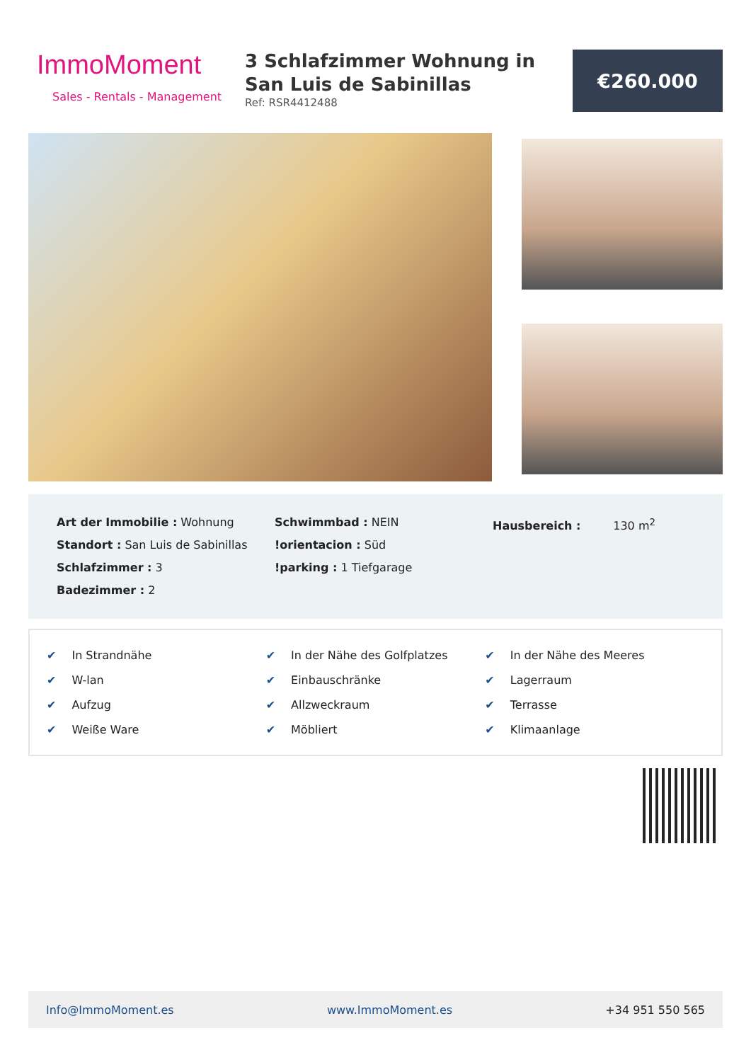ImmoMoment
Sales - Rentals - Management
3 Schlafzimmer Wohnung in San Luis de Sabinillas
Ref: RSR4412488
€260.000
Art der Immobilie : Wohnung
Standort : San Luis de Sabinillas
Schlafzimmer : 3
Badezimmer : 2
Schwimmbad : NEIN
!orientacion : Süd
!parking : 1 Tiefgarage
Hausbereich : 130 m<sup>2</sup>
✔ In Strandnähe
✔ In der Nähe des Golfplatzes
✔ In der Nähe des Meeres
✔ W-lan
✔ Einbauschränke
✔ Lagerraum
✔ Aufzug
✔ Allzweckraum
✔ Terrasse
✔ Weiße Ware
✔ Möbliert
✔ Klimaanlage
Info@ImmoMoment.es www.ImmoMoment.es +34 951 550 565